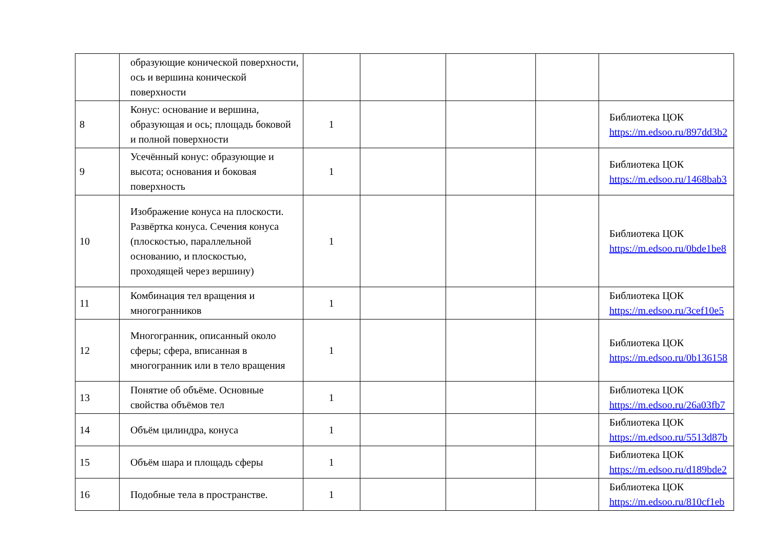| | образующие конической поверхности, ось и вершина конической поверхности | | | | | |
| 8 | Конус: основание и вершина, образующая и ось; площадь боковой и полной поверхности | 1 | | | | Библиотека ЦОК https://m.edsoo.ru/897dd3b2 |
| 9 | Усечённый конус: образующие и высота; основания и боковая поверхность | 1 | | | | Библиотека ЦОК https://m.edsoo.ru/1468bab3 |
| 10 | Изображение конуса на плоскости. Развёртка конуса. Сечения конуса (плоскостью, параллельной основанию, и плоскостью, проходящей через вершину) | 1 | | | | Библиотека ЦОК https://m.edsoo.ru/0bde1be8 |
| 11 | Комбинация тел вращения и многогранников | 1 | | | | Библиотека ЦОК https://m.edsoo.ru/3cef10e5 |
| 12 | Многогранник, описанный около сферы; сфера, вписанная в многогранник или в тело вращения | 1 | | | | Библиотека ЦОК https://m.edsoo.ru/0b136158 |
| 13 | Понятие об объёме. Основные свойства объёмов тел | 1 | | | | Библиотека ЦОК https://m.edsoo.ru/26a03fb7 |
| 14 | Объём цилиндра, конуса | 1 | | | | Библиотека ЦОК https://m.edsoo.ru/5513d87b |
| 15 | Объём шара и площадь сферы | 1 | | | | Библиотека ЦОК https://m.edsoo.ru/d189bde2 |
| 16 | Подобные тела в пространстве. | 1 | | | | Библиотека ЦОК https://m.edsoo.ru/810cf1eb |